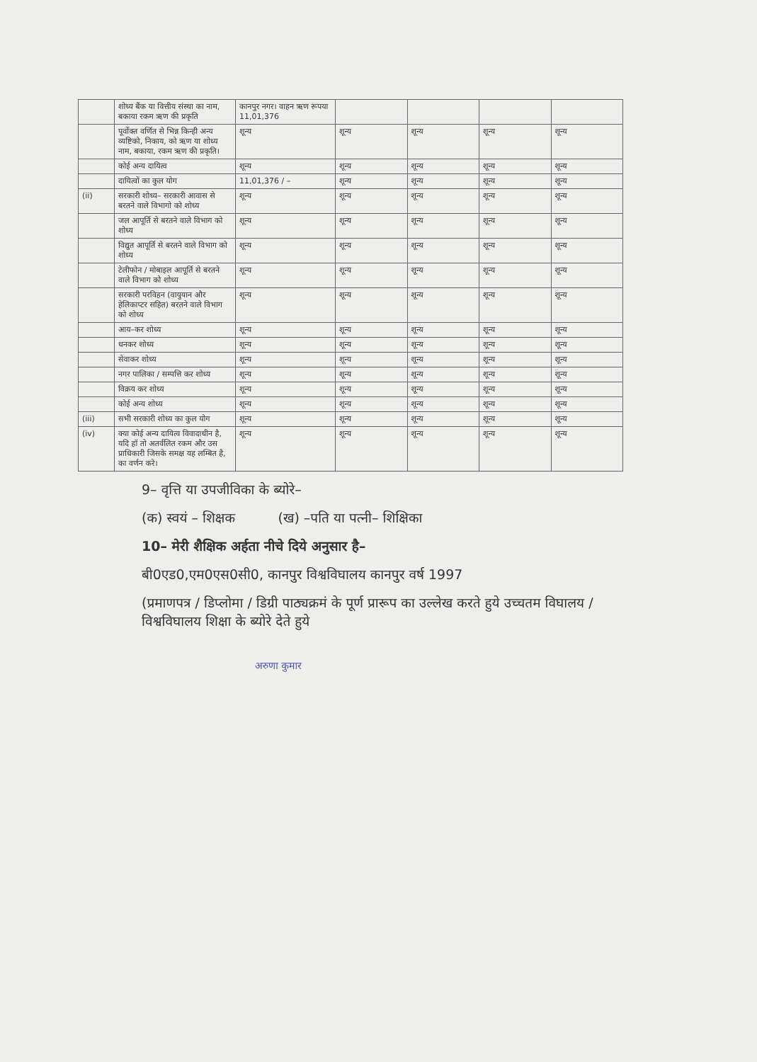| | शोध्य बैंक या वित्तीय संस्था का नाम, बकाया रकम ऋण की प्रकृति | कानपुर नगर। वाहन ऋण रूपया 11,01,376 | | | | |
| | पूर्वोक्त वर्णित से भिन्न किन्ही अन्य व्यष्टिको, निकाय, को ऋण या शोध्य नाम, बकाया, रकम ऋण की प्रकृति। | शून्य | शून्य | शून्य | शून्य | शून्य |
| | कोई अन्य दायित्व | शून्य | शून्य | शून्य | शून्य | शून्य |
| | दायित्वों का कुल योग | 11,01,376 / – | शून्य | शून्य | शून्य | शून्य |
| (ii) | सरकारी शोध्य– सरकारी आवास से बरतने वाले विभागो को शोध्य | शून्य | शून्य | शून्य | शून्य | शून्य |
| | जल आपूर्ति से बरतने वाले विभाग को शोध्य | शून्य | शून्य | शून्य | शून्य | शून्य |
| | विद्युत आपूर्ति से बरतने वाले विभाग को शोध्य | शून्य | शून्य | शून्य | शून्य | शून्य |
| | टेलीफोन / मोबाइल आपूर्ति से बरतने वाले विभाग को शोध्य | शून्य | शून्य | शून्य | शून्य | शून्य |
| | सरकारी परविहन (वायुयान और हेलिकाप्टर सहित) बरतने वाले विभाग को शोध्य | शून्य | शून्य | शून्य | शून्य | शून्य |
| | आय–कर शोध्य | शून्य | शून्य | शून्य | शून्य | शून्य |
| | धनकर शोध्य | शून्य | शून्य | शून्य | शून्य | शून्य |
| | सेवाकर शोध्य | शून्य | शून्य | शून्य | शून्य | शून्य |
| | नगर पालिका / सम्पत्ति कर शोध्य | शून्य | शून्य | शून्य | शून्य | शून्य |
| | विक्रय कर शोध्य | शून्य | शून्य | शून्य | शून्य | शून्य |
| | कोई अन्य शोध्य | शून्य | शून्य | शून्य | शून्य | शून्य |
| (iii) | सभी सरकारी शोध्य का कुल योग | शून्य | शून्य | शून्य | शून्य | शून्य |
| (iv) | क्या कोई अन्य दायित्व विवादाधीन है, यदि हॉ तो अतर्वलित रकम और उस प्राधिकारी जिसके समक्ष यह लम्बित है, का वर्णन करे। | शून्य | शून्य | शून्य | शून्य | शून्य |
9– वृत्ति या उपजीविका के ब्योरे–
(क) स्वयं – शिक्षक (ख) –पति या पत्नी– शिक्षिका
10– मेरी शैक्षिक अर्हता नीचे दिये अनुसार है–
बी0एड0,एम0एस0सी0, कानपुर विश्वविघालय कानपुर वर्ष 1997
(प्रमाणपत्र / डिप्लोमा / डिग्री पाठ्यक्रमं के पूर्ण प्रारूप का उल्लेख करते हुये उच्चतम विघालय / विश्वविघालय शिक्षा के ब्योरे देते हुये
अरुणा कुमार